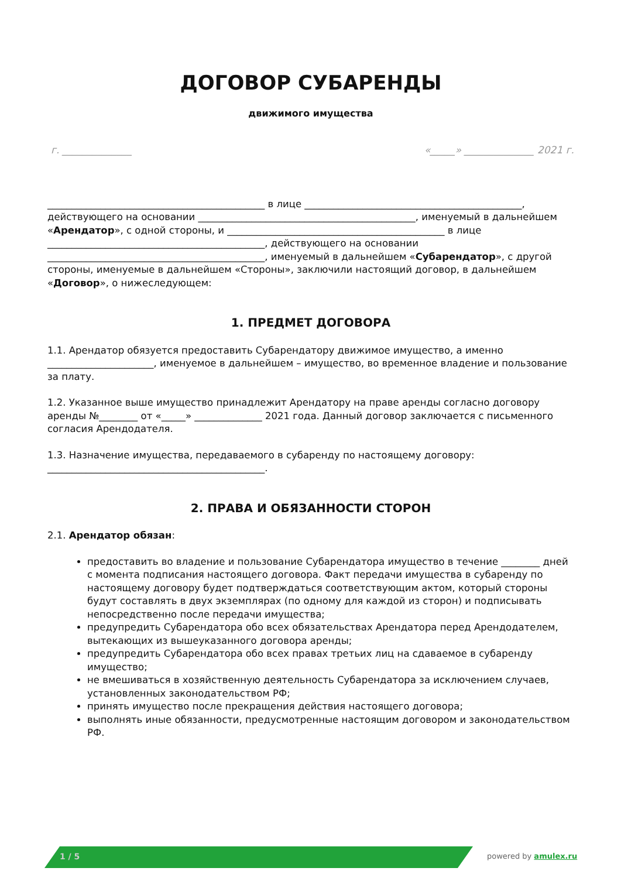ДОГОВОР СУБАРЕНДЫ
движимого имущества
г. ______________ «_____» ______________ 2021 г.
_____________________________________________ в лице _____________________________________________, действующего на основании _____________________________________________, именуемый в дальнейшем «Арендатор», с одной стороны, и _____________________________________________ в лице _____________________________________________, действующего на основании _____________________________________________, именуемый в дальнейшем «Субарендатор», с другой стороны, именуемые в дальнейшем «Стороны», заключили настоящий договор, в дальнейшем «Договор», о нижеследующем:
1. ПРЕДМЕТ ДОГОВОРА
1.1. Арендатор обязуется предоставить Субарендатору движимое имущество, а именно ______________________, именуемое в дальнейшем – имущество, во временное владение и пользование за плату.
1.2. Указанное выше имущество принадлежит Арендатору на праве аренды согласно договору аренды №________ от «_____» ______________ 2021 года. Данный договор заключается с письменного согласия Арендодателя.
1.3. Назначение имущества, передаваемого в субаренду по настоящему договору: _____________________________________________.
2. ПРАВА И ОБЯЗАННОСТИ СТОРОН
2.1. Арендатор обязан:
предоставить во владение и пользование Субарендатора имущество в течение ________ дней с момента подписания настоящего договора. Факт передачи имущества в субаренду по настоящему договору будет подтверждаться соответствующим актом, который стороны будут составлять в двух экземплярах (по одному для каждой из сторон) и подписывать непосредственно после передачи имущества;
предупредить Субарендатора обо всех обязательствах Арендатора перед Арендодателем, вытекающих из вышеуказанного договора аренды;
предупредить Субарендатора обо всех правах третьих лиц на сдаваемое в субаренду имущество;
не вмешиваться в хозяйственную деятельность Субарендатора за исключением случаев, установленных законодательством РФ;
принять имущество после прекращения действия настоящего договора;
выполнять иные обязанности, предусмотренные настоящим договором и законодательством РФ.
1 / 5 powered by amulex.ru